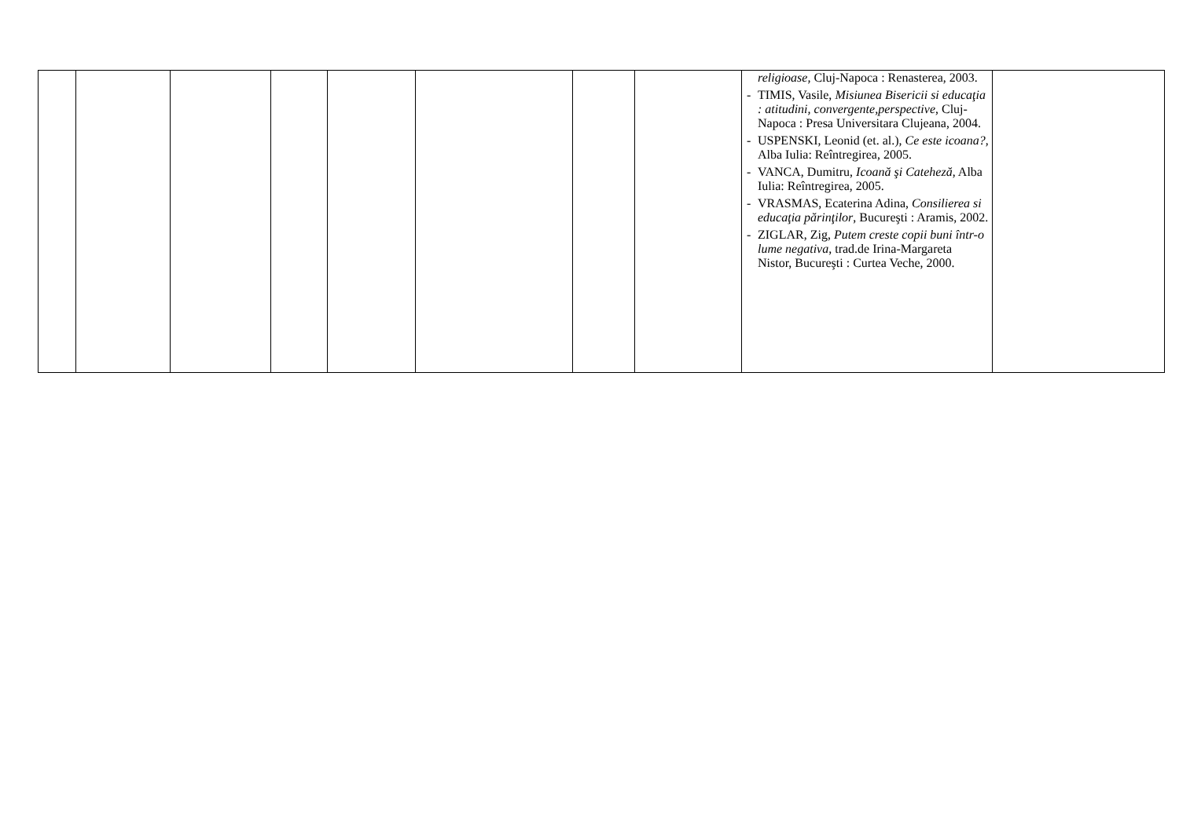| | | | | | | | | religioase, Cluj-Napoca : Renasterea, 2003. - TIMIS, Vasile, Misiunea Bisericii si educaţia : atitudini, convergente,perspective , Cluj-Napoca : Presa Universitara Clujeana, 2004. - USPENSKI, Leonid (et. al.), Ce este icoana? , Alba Iulia: Reîntregirea, 2005. - VANCA, Dumitru, Icoană şi Cateheză , Alba Iulia: Reîntregirea, 2005. - VRASMAS, Ecaterina Adina, Consilierea si educaţia părinţilor , Bucureşti : Aramis, 2002. - ZIGLAR, Zig, Putem creste copii buni într-o lume negativa , trad.de Irina-Margareta Nistor, Bucureşti : Curtea Veche, 2000. | |